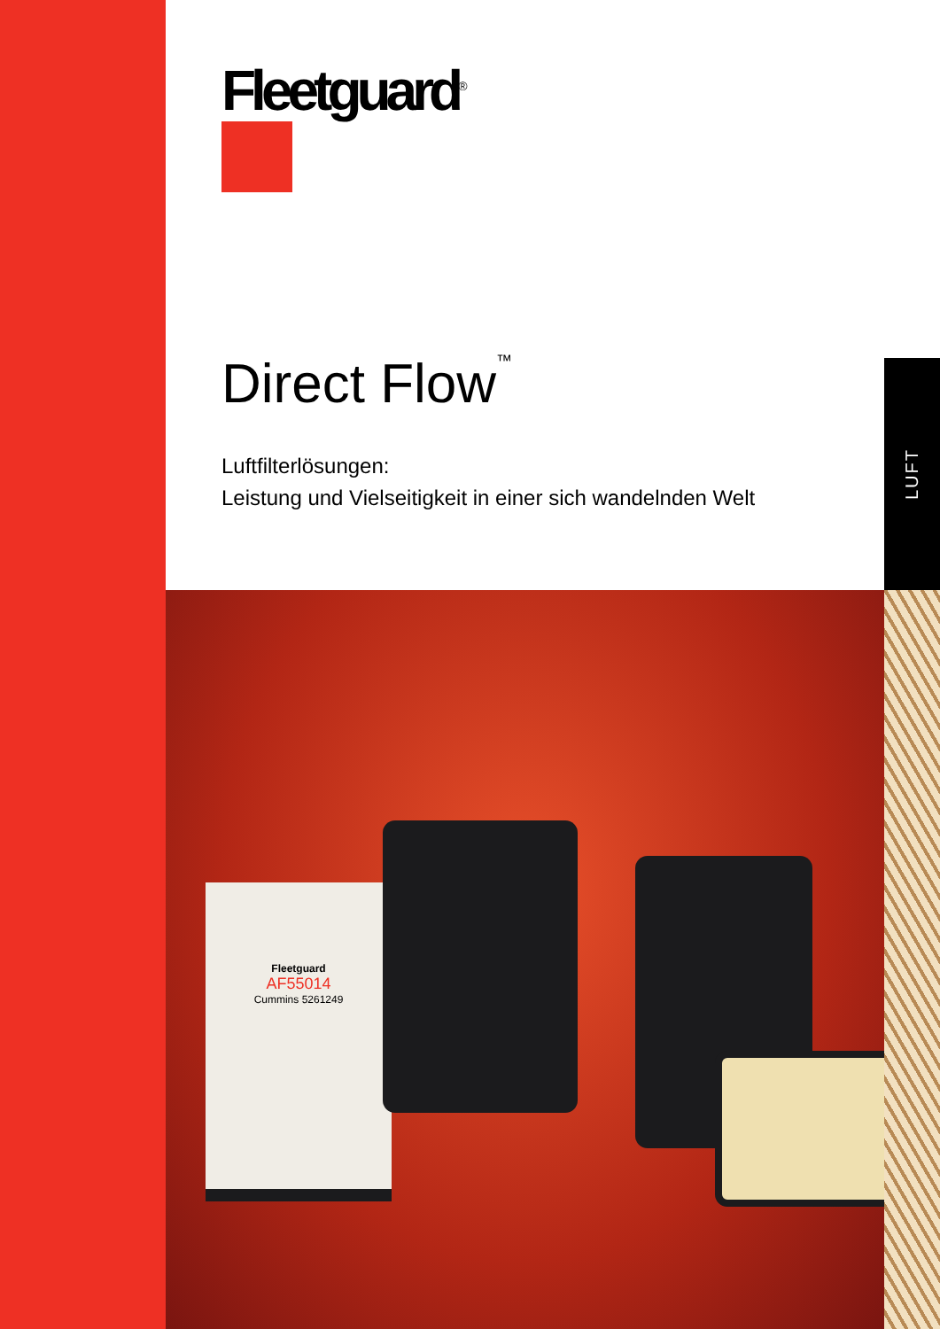Fleetguard<sup>®</sup>
Direct Flow<sup>™</sup>
Luftfilterlösungen:
Leistung und Vielseitigkeit in einer sich wandelnden Welt
LUFT
Fleetguard
AF55014
Cummins 5261249